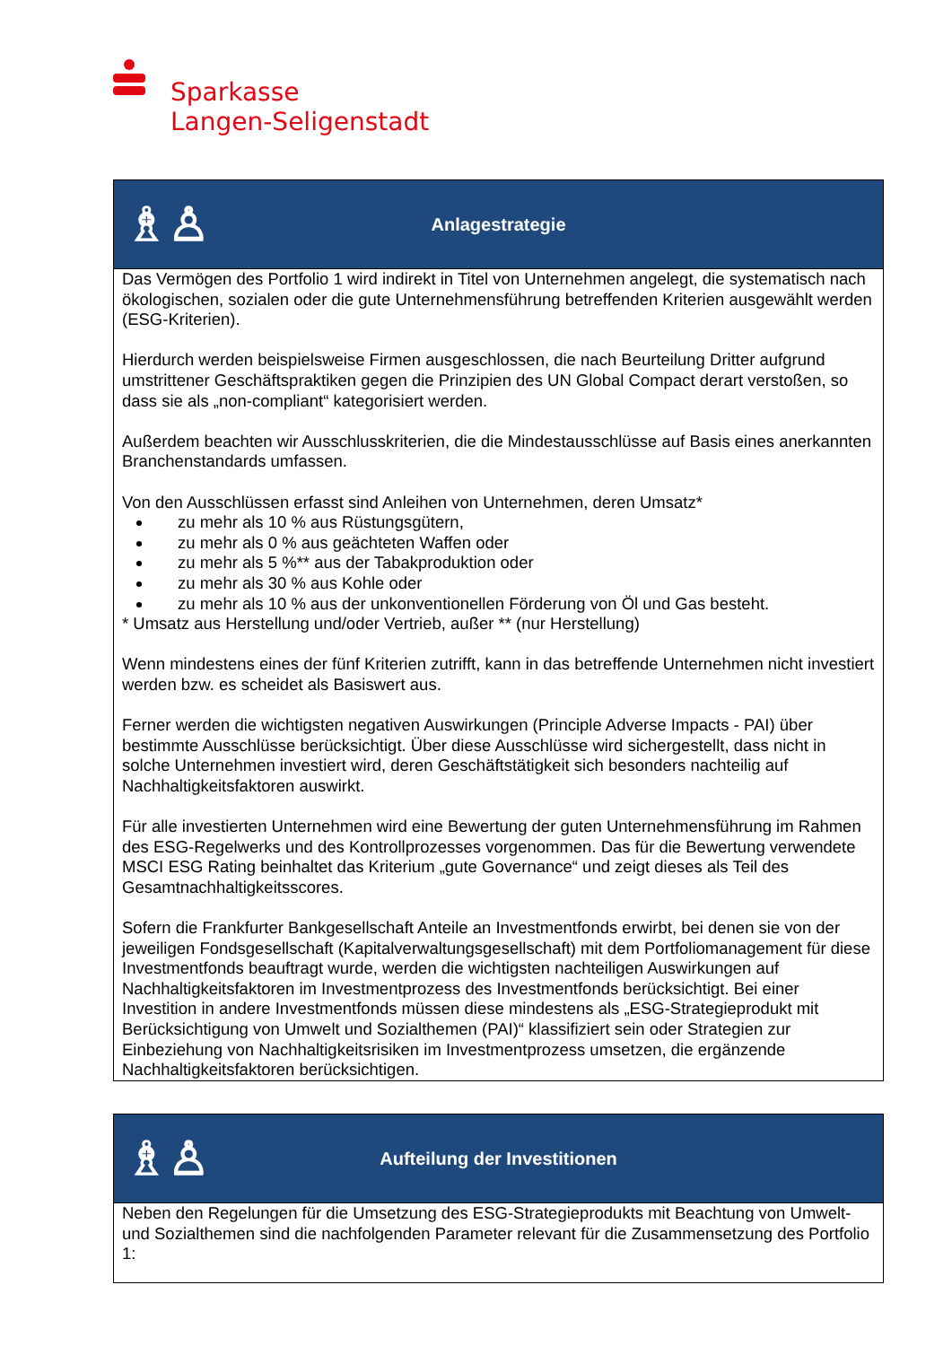Sparkasse
Langen-Seligenstadt
| ♗♙ Anlagestrategie |
| Das Vermögen des Portfolio 1 wird indirekt in Titel von Unternehmen angelegt, die systematisch nach ökologischen, sozialen oder die gute Unternehmensführung betreffenden Kriterien ausgewählt werden (ESG-Kriterien). Hierdurch werden beispielsweise Firmen ausgeschlossen, die nach Beurteilung Dritter aufgrund umstrittener Geschäftspraktiken gegen die Prinzipien des UN Global Compact derart verstoßen, so dass sie als „non-compliant“ kategorisiert werden. Außerdem beachten wir Ausschlusskriterien, die die Mindestausschlüsse auf Basis eines anerkannten Branchenstandards umfassen. Von den Ausschlüssen erfasst sind Anleihen von Unternehmen, deren Umsatz* zu mehr als 10 % aus Rüstungsgütern, zu mehr als 0 % aus geächteten Waffen oder zu mehr als 5 %** aus der Tabakproduktion oder zu mehr als 30 % aus Kohle oder zu mehr als 10 % aus der unkonventionellen Förderung von Öl und Gas besteht. * Umsatz aus Herstellung und/oder Vertrieb, außer ** (nur Herstellung) Wenn mindestens eines der fünf Kriterien zutrifft, kann in das betreffende Unternehmen nicht investiert werden bzw. es scheidet als Basiswert aus. Ferner werden die wichtigsten negativen Auswirkungen (Principle Adverse Impacts - PAI) über bestimmte Ausschlüsse berücksichtigt. Über diese Ausschlüsse wird sichergestellt, dass nicht in solche Unternehmen investiert wird, deren Geschäftstätigkeit sich besonders nachteilig auf Nachhaltigkeitsfaktoren auswirkt. Für alle investierten Unternehmen wird eine Bewertung der guten Unternehmensführung im Rahmen des ESG-Regelwerks und des Kontrollprozesses vorgenommen. Das für die Bewertung verwendete MSCI ESG Rating beinhaltet das Kriterium „gute Governance“ und zeigt dieses als Teil des Gesamtnachhaltigkeitsscores. Sofern die Frankfurter Bankgesellschaft Anteile an Investmentfonds erwirbt, bei denen sie von der jeweiligen Fondsgesellschaft (Kapitalverwaltungsgesellschaft) mit dem Portfoliomanagement für diese Investmentfonds beauftragt wurde, werden die wichtigsten nachteiligen Auswirkungen auf Nachhaltigkeitsfaktoren im Investmentprozess des Investmentfonds berücksichtigt. Bei einer Investition in andere Investmentfonds müssen diese mindestens als „ESG-Strategieprodukt mit Berücksichtigung von Umwelt und Sozialthemen (PAI)“ klassifiziert sein oder Strategien zur Einbeziehung von Nachhaltigkeitsrisiken im Investmentprozess umsetzen, die ergänzende Nachhaltigkeitsfaktoren berücksichtigen. |
| ♗♙ Aufteilung der Investitionen |
| Neben den Regelungen für die Umsetzung des ESG-Strategieprodukts mit Beachtung von Umwelt- und Sozialthemen sind die nachfolgenden Parameter relevant für die Zusammensetzung des Portfolio 1: |